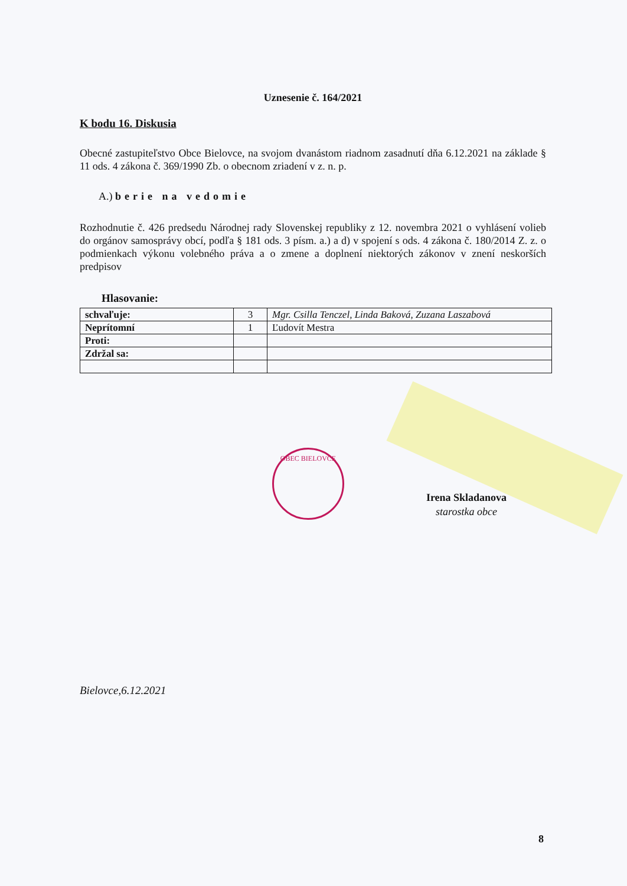Uznesenie č. 164/2021
K bodu 16. Diskusia
Obecné zastupiteľstvo Obce Bielovce, na svojom dvanástom riadnom zasadnutí dňa 6.12.2021 na základe § 11 ods. 4 zákona č. 369/1990 Zb. o obecnom zriadení v z. n. p.
A.) berie na vedomie
Rozhodnutie č. 426 predsedu Národnej rady Slovenskej republiky z 12. novembra 2021 o vyhlásení volieb do orgánov samosprávy obcí, podľa § 181 ods. 3 písm. a.) a d) v spojení s ods. 4 zákona č. 180/2014 Z. z. o podmienkach výkonu volebného práva a o zmene a doplnení niektorých zákonov v znení neskorších predpisov
Hlasovanie:
| schvaľuje: | 3 | Mgr. Csilla Tenczel, Linda Baková, Zuzana Laszabová |
| Neprítomní | 1 | Ľudovít Mestra |
| Proti: | | |
| Zdržal sa: | | |
OBEC BIELOVCE
Irena Skladanova
starostka obce
Bielovce,6.12.2021
8